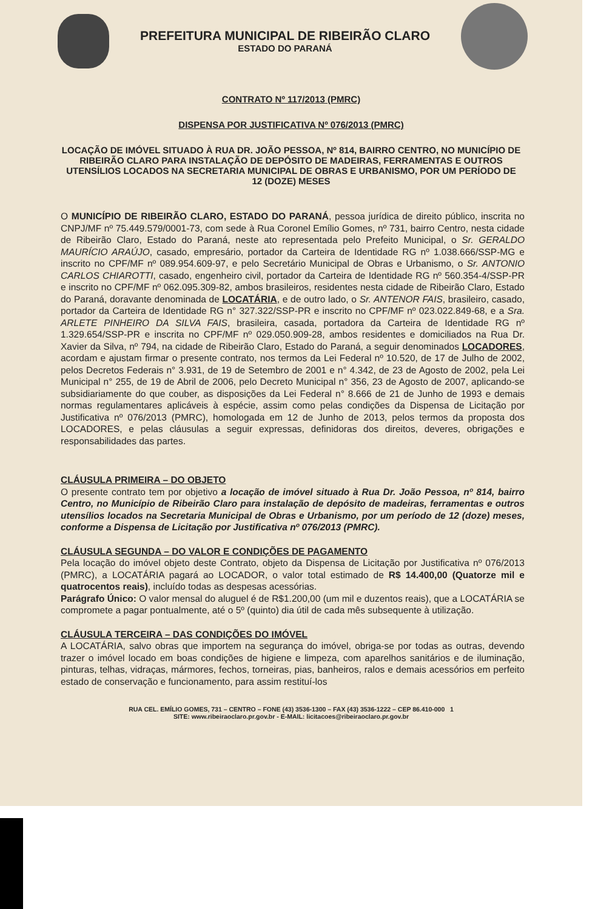PREFEITURA MUNICIPAL DE RIBEIRÃO CLARO
ESTADO DO PARANÁ
CONTRATO Nº 117/2013 (PMRC)
DISPENSA POR JUSTIFICATIVA Nº 076/2013 (PMRC)
LOCAÇÃO DE IMÓVEL SITUADO À RUA DR. JOÃO PESSOA, Nº 814, BAIRRO CENTRO, NO MUNICÍPIO DE RIBEIRÃO CLARO PARA INSTALAÇÃO DE DEPÓSITO DE MADEIRAS, FERRAMENTAS E OUTROS UTENSÍLIOS LOCADOS NA SECRETARIA MUNICIPAL DE OBRAS E URBANISMO, POR UM PERÍODO DE 12 (DOZE) MESES
O MUNICÍPIO DE RIBEIRÃO CLARO, ESTADO DO PARANÁ, pessoa jurídica de direito público, inscrita no CNPJ/MF nº 75.449.579/0001-73, com sede à Rua Coronel Emílio Gomes, nº 731, bairro Centro, nesta cidade de Ribeirão Claro, Estado do Paraná, neste ato representada pelo Prefeito Municipal, o Sr. GERALDO MAURÍCIO ARAÚJO, casado, empresário, portador da Carteira de Identidade RG nº 1.038.666/SSP-MG e inscrito no CPF/MF nº 089.954.609-97, e pelo Secretário Municipal de Obras e Urbanismo, o Sr. ANTONIO CARLOS CHIAROTTI, casado, engenheiro civil, portador da Carteira de Identidade RG nº 560.354-4/SSP-PR e inscrito no CPF/MF nº 062.095.309-82, ambos brasileiros, residentes nesta cidade de Ribeirão Claro, Estado do Paraná, doravante denominada de LOCATÁRIA, e de outro lado, o Sr. ANTENOR FAIS, brasileiro, casado, portador da Carteira de Identidade RG n° 327.322/SSP-PR e inscrito no CPF/MF nº 023.022.849-68, e a Sra. ARLETE PINHEIRO DA SILVA FAIS, brasileira, casada, portadora da Carteira de Identidade RG nº 1.329.654/SSP-PR e inscrita no CPF/MF nº 029.050.909-28, ambos residentes e domiciliados na Rua Dr. Xavier da Silva, nº 794, na cidade de Ribeirão Claro, Estado do Paraná, a seguir denominados LOCADORES, acordam e ajustam firmar o presente contrato, nos termos da Lei Federal nº 10.520, de 17 de Julho de 2002, pelos Decretos Federais n° 3.931, de 19 de Setembro de 2001 e n° 4.342, de 23 de Agosto de 2002, pela Lei Municipal n° 255, de 19 de Abril de 2006, pelo Decreto Municipal n° 356, 23 de Agosto de 2007, aplicando-se subsidiariamente do que couber, as disposições da Lei Federal n° 8.666 de 21 de Junho de 1993 e demais normas regulamentares aplicáveis à espécie, assim como pelas condições da Dispensa de Licitação por Justificativa nº 076/2013 (PMRC), homologada em 12 de Junho de 2013, pelos termos da proposta dos LOCADORES, e pelas cláusulas a seguir expressas, definidoras dos direitos, deveres, obrigações e responsabilidades das partes.
CLÁUSULA PRIMEIRA – DO OBJETO
O presente contrato tem por objetivo a locação de imóvel situado à Rua Dr. João Pessoa, nº 814, bairro Centro, no Município de Ribeirão Claro para instalação de depósito de madeiras, ferramentas e outros utensílios locados na Secretaria Municipal de Obras e Urbanismo, por um período de 12 (doze) meses, conforme a Dispensa de Licitação por Justificativa nº 076/2013 (PMRC).
CLÁUSULA SEGUNDA – DO VALOR E CONDIÇÕES DE PAGAMENTO
Pela locação do imóvel objeto deste Contrato, objeto da Dispensa de Licitação por Justificativa nº 076/2013 (PMRC), a LOCATÁRIA pagará ao LOCADOR, o valor total estimado de R$ 14.400,00 (Quatorze mil e quatrocentos reais), incluído todas as despesas acessórias.
Parágrafo Único: O valor mensal do aluguel é de R$1.200,00 (um mil e duzentos reais), que a LOCATÁRIA se compromete a pagar pontualmente, até o 5º (quinto) dia útil de cada mês subsequente à utilização.
CLÁUSULA TERCEIRA – DAS CONDIÇÕES DO IMÓVEL
A LOCATÁRIA, salvo obras que importem na segurança do imóvel, obriga-se por todas as outras, devendo trazer o imóvel locado em boas condições de higiene e limpeza, com aparelhos sanitários e de iluminação, pinturas, telhas, vidraças, mármores, fechos, torneiras, pias, banheiros, ralos e demais acessórios em perfeito estado de conservação e funcionamento, para assim restituí-los
RUA CEL. EMÍLIO GOMES, 731 – CENTRO – FONE (43) 3536-1300 – FAX (43) 3536-1222 – CEP 86.410-000 1
SITE: www.ribeiraoclaro.pr.gov.br - E-MAIL: licitacoes@ribeiraoclaro.pr.gov.br